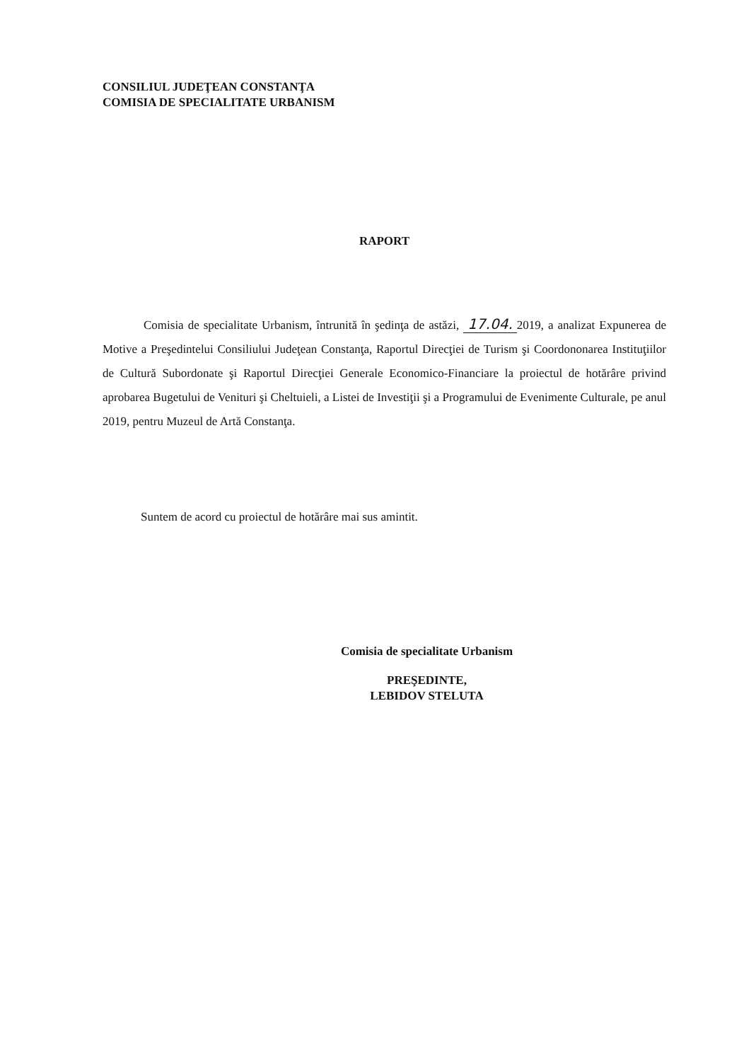CONSILIUL JUDEŢEAN CONSTANŢA
COMISIA DE SPECIALITATE URBANISM
RAPORT
Comisia de specialitate Urbanism, întrunită în şedinţa de astăzi, 17.04. 2019, a analizat Expunerea de Motive a Preşedintelui Consiliului Judeţean Constanţa, Raportul Direcţiei de Turism şi Coordononarea Instituţiilor de Cultură Subordonate şi Raportul Direcţiei Generale Economico-Financiare la proiectul de hotărâre privind aprobarea Bugetului de Venituri şi Cheltuieli, a Listei de Investiţii şi a Programului de Evenimente Culturale, pe anul 2019, pentru Muzeul de Artă Constanţa.
Suntem de acord cu proiectul de hotărâre mai sus amintit.
Comisia de specialitate Urbanism
PREŞEDINTE,
LEBIDOV STELUTA